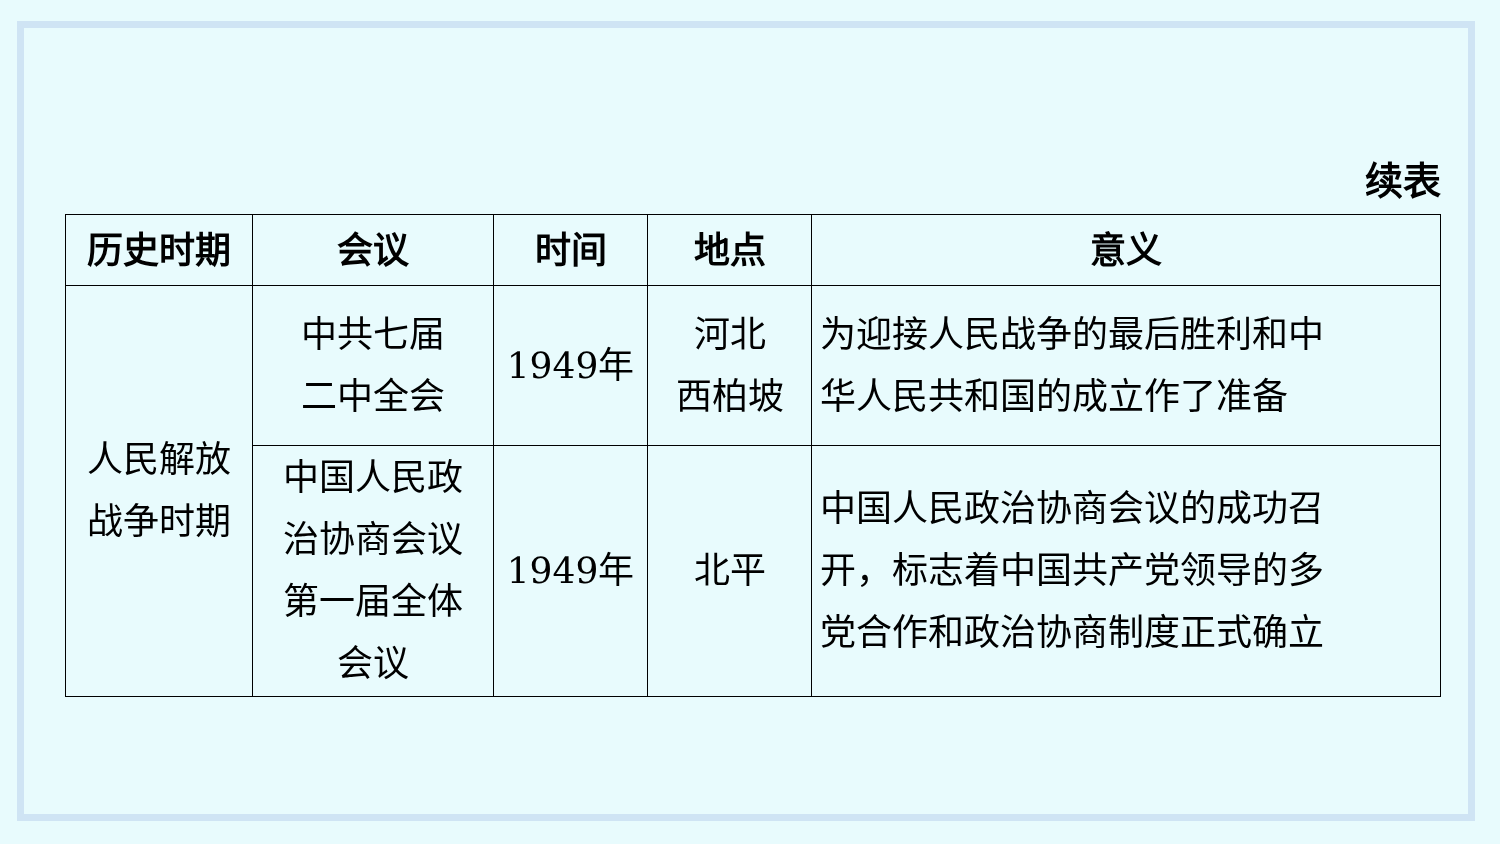续表
| 历史时期 | 会议 | 时间 | 地点 | 意义 |
| --- | --- | --- | --- | --- |
| 人民解放 战争时期 | 中共七届 二中全会 | 1949年 | 河北 西柏坡 | 为迎接人民战争的最后胜利和中 华人民共和国的成立作了准备 |
| | 中国人民政 治协商会议 第一届全体 会议 | 1949年 | 北平 | 中国人民政治协商会议的成功召 开，标志着中国共产党领导的多 党合作和政治协商制度正式确立 |